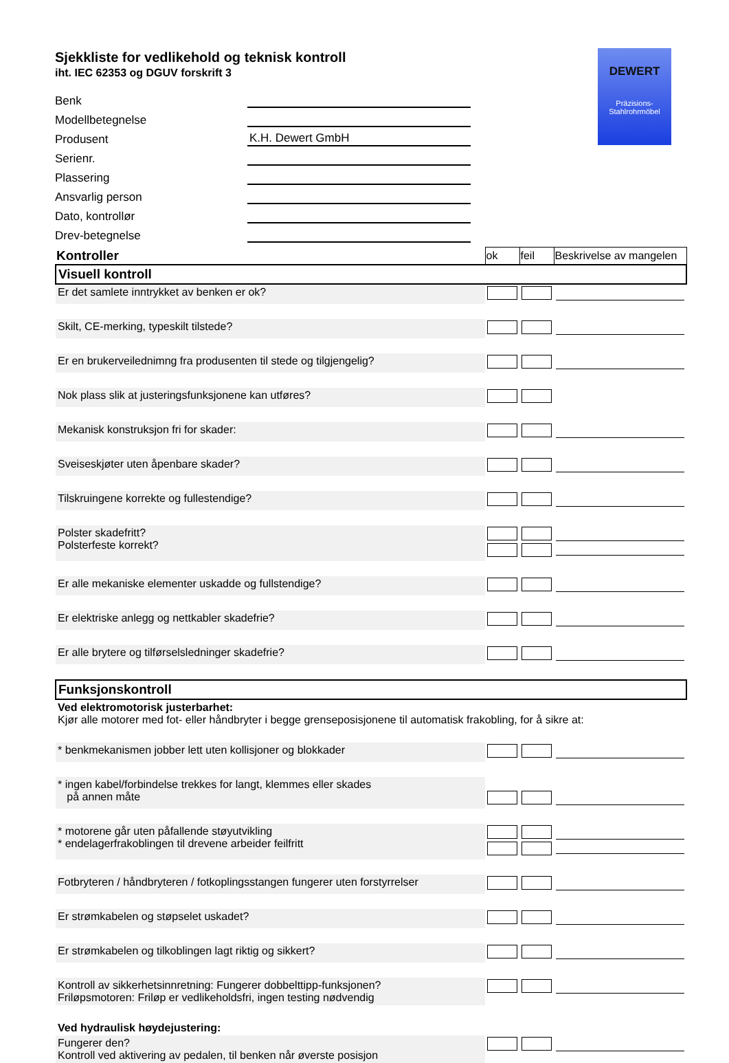Sjekkliste for vedlikehold og teknisk kontroll
iht. IEC 62353 og DGUV forskrift 3
DEWERT
Präzisions-
Stahlrohrmöbel
Benk
Modellbetegnelse
Produsent K.H. Dewert GmbH
Serienr.
Plassering
Ansvarlig person
Dato, kontrollør
Drev-betegnelse
| Kontroller | ok | feil | Beskrivelse av mangelen |
| --- | --- | --- | --- |
| Visuell kontroll | | | |
| Er det samlete inntrykket av benken er ok? | | | |
| Skilt, CE-merking, typeskilt tilstede? | | | |
| Er en brukerveilednimng fra produsenten til stede og tilgjengelig? | | | |
| Nok plass slik at justeringsfunksjonene kan utføres? | | | |
| Mekanisk konstruksjon fri for skader: | | | |
| Sveiseskjøter uten åpenbare skader? | | | |
| Tilskruingene korrekte og fullestendige? | | | |
| Polster skadefritt? Polsterfeste korrekt? | | | |
| Er alle mekaniske elementer uskadde og fullstendige? | | | |
| Er elektriske anlegg og nettkabler skadefrie? | | | |
| Er alle brytere og tilførselsledninger skadefrie? | | | |
| Funksjonskontroll | | | |
| Ved elektromotorisk justerbarhet: Kjør alle motorer med fot- eller håndbryter i begge grenseposisjonene til automatisk frakobling, for å sikre at: | | | |
| * benkmekanismen jobber lett uten kollisjoner og blokkader | | | |
| * ingen kabel/forbindelse trekkes for langt, klemmes eller skades på annen måte | | | |
| * motorene går uten påfallende støyutvikling * endelagerfrakoblingen til drevene arbeider feilfritt | | | |
| Fotbryteren / håndbryteren / fotkoplingsstangen fungerer uten forstyrrelser | | | |
| Er strømkabelen og støpselet uskadet? | | | |
| Er strømkabelen og tilkoblingen lagt riktig og sikkert? | | | |
| Kontroll av sikkerhetsinnretning: Fungerer dobbelttipp-funksjonen? Friløpsmotoren: Friløp er vedlikeholdsfri, ingen testing nødvendig | | | |
| Ved hydraulisk høydejustering: | | | |
| Fungerer den? Kontroll ved aktivering av pedalen, til benken når øverste posisjon | | | |